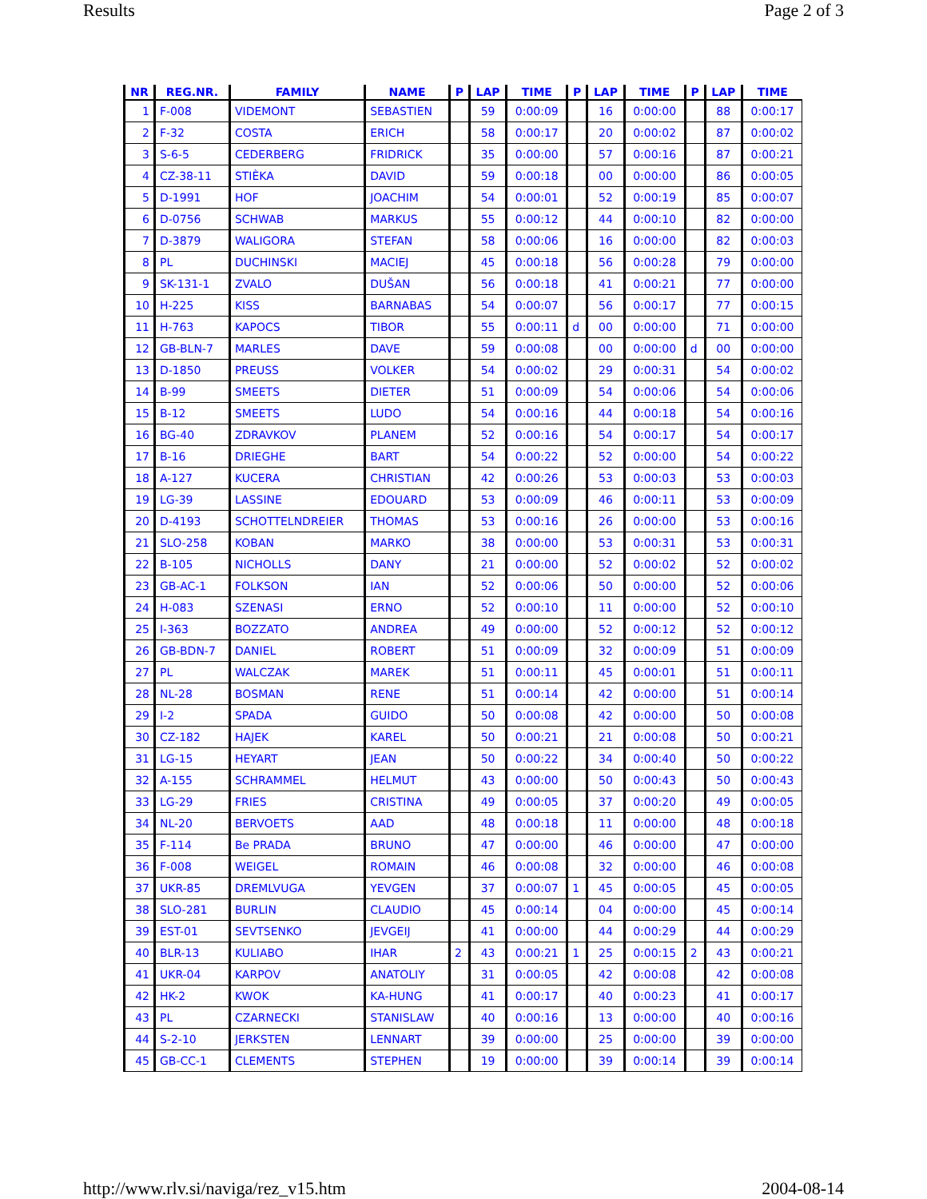Results Page 2 of 3
| NR | REG.NR. | FAMILY | NAME | P | LAP | TIME | P | LAP | TIME | P | LAP | TIME |
| --- | --- | --- | --- | --- | --- | --- | --- | --- | --- | --- | --- | --- |
| 1 | F-008 | VIDEMONT | SEBASTIEN | | 59 | 0:00:09 | | 16 | 0:00:00 | | 88 | 0:00:17 |
| 2 | F-32 | COSTA | ERICH | | 58 | 0:00:17 | | 20 | 0:00:02 | | 87 | 0:00:02 |
| 3 | S-6-5 | CEDERBERG | FRIDRICK | | 35 | 0:00:00 | | 57 | 0:00:16 | | 87 | 0:00:21 |
| 4 | CZ-38-11 | STIÈKA | DAVID | | 59 | 0:00:18 | | 00 | 0:00:00 | | 86 | 0:00:05 |
| 5 | D-1991 | HOF | JOACHIM | | 54 | 0:00:01 | | 52 | 0:00:19 | | 85 | 0:00:07 |
| 6 | D-0756 | SCHWAB | MARKUS | | 55 | 0:00:12 | | 44 | 0:00:10 | | 82 | 0:00:00 |
| 7 | D-3879 | WALIGORA | STEFAN | | 58 | 0:00:06 | | 16 | 0:00:00 | | 82 | 0:00:03 |
| 8 | PL | DUCHINSKI | MACIEJ | | 45 | 0:00:18 | | 56 | 0:00:28 | | 79 | 0:00:00 |
| 9 | SK-131-1 | ZVALO | DUŠAN | | 56 | 0:00:18 | | 41 | 0:00:21 | | 77 | 0:00:00 |
| 10 | H-225 | KISS | BARNABAS | | 54 | 0:00:07 | | 56 | 0:00:17 | | 77 | 0:00:15 |
| 11 | H-763 | KAPOCS | TIBOR | | 55 | 0:00:11 | d | 00 | 0:00:00 | | 71 | 0:00:00 |
| 12 | GB-BLN-7 | MARLES | DAVE | | 59 | 0:00:08 | | 00 | 0:00:00 | d | 00 | 0:00:00 |
| 13 | D-1850 | PREUSS | VOLKER | | 54 | 0:00:02 | | 29 | 0:00:31 | | 54 | 0:00:02 |
| 14 | B-99 | SMEETS | DIETER | | 51 | 0:00:09 | | 54 | 0:00:06 | | 54 | 0:00:06 |
| 15 | B-12 | SMEETS | LUDO | | 54 | 0:00:16 | | 44 | 0:00:18 | | 54 | 0:00:16 |
| 16 | BG-40 | ZDRAVKOV | PLANEM | | 52 | 0:00:16 | | 54 | 0:00:17 | | 54 | 0:00:17 |
| 17 | B-16 | DRIEGHE | BART | | 54 | 0:00:22 | | 52 | 0:00:00 | | 54 | 0:00:22 |
| 18 | A-127 | KUCERA | CHRISTIAN | | 42 | 0:00:26 | | 53 | 0:00:03 | | 53 | 0:00:03 |
| 19 | LG-39 | LASSINE | EDOUARD | | 53 | 0:00:09 | | 46 | 0:00:11 | | 53 | 0:00:09 |
| 20 | D-4193 | SCHOTTELNDREIER | THOMAS | | 53 | 0:00:16 | | 26 | 0:00:00 | | 53 | 0:00:16 |
| 21 | SLO-258 | KOBAN | MARKO | | 38 | 0:00:00 | | 53 | 0:00:31 | | 53 | 0:00:31 |
| 22 | B-105 | NICHOLLS | DANY | | 21 | 0:00:00 | | 52 | 0:00:02 | | 52 | 0:00:02 |
| 23 | GB-AC-1 | FOLKSON | IAN | | 52 | 0:00:06 | | 50 | 0:00:00 | | 52 | 0:00:06 |
| 24 | H-083 | SZENASI | ERNO | | 52 | 0:00:10 | | 11 | 0:00:00 | | 52 | 0:00:10 |
| 25 | I-363 | BOZZATO | ANDREA | | 49 | 0:00:00 | | 52 | 0:00:12 | | 52 | 0:00:12 |
| 26 | GB-BDN-7 | DANIEL | ROBERT | | 51 | 0:00:09 | | 32 | 0:00:09 | | 51 | 0:00:09 |
| 27 | PL | WALCZAK | MAREK | | 51 | 0:00:11 | | 45 | 0:00:01 | | 51 | 0:00:11 |
| 28 | NL-28 | BOSMAN | RENE | | 51 | 0:00:14 | | 42 | 0:00:00 | | 51 | 0:00:14 |
| 29 | I-2 | SPADA | GUIDO | | 50 | 0:00:08 | | 42 | 0:00:00 | | 50 | 0:00:08 |
| 30 | CZ-182 | HAJEK | KAREL | | 50 | 0:00:21 | | 21 | 0:00:08 | | 50 | 0:00:21 |
| 31 | LG-15 | HEYART | JEAN | | 50 | 0:00:22 | | 34 | 0:00:40 | | 50 | 0:00:22 |
| 32 | A-155 | SCHRAMMEL | HELMUT | | 43 | 0:00:00 | | 50 | 0:00:43 | | 50 | 0:00:43 |
| 33 | LG-29 | FRIES | CRISTINA | | 49 | 0:00:05 | | 37 | 0:00:20 | | 49 | 0:00:05 |
| 34 | NL-20 | BERVOETS | AAD | | 48 | 0:00:18 | | 11 | 0:00:00 | | 48 | 0:00:18 |
| 35 | F-114 | Be PRADA | BRUNO | | 47 | 0:00:00 | | 46 | 0:00:00 | | 47 | 0:00:00 |
| 36 | F-008 | WEIGEL | ROMAIN | | 46 | 0:00:08 | | 32 | 0:00:00 | | 46 | 0:00:08 |
| 37 | UKR-85 | DREMLVUGA | YEVGEN | | 37 | 0:00:07 | 1 | 45 | 0:00:05 | | 45 | 0:00:05 |
| 38 | SLO-281 | BURLIN | CLAUDIO | | 45 | 0:00:14 | | 04 | 0:00:00 | | 45 | 0:00:14 |
| 39 | EST-01 | SEVTSENKO | JEVGEIJ | | 41 | 0:00:00 | | 44 | 0:00:29 | | 44 | 0:00:29 |
| 40 | BLR-13 | KULIABO | IHAR | 2 | 43 | 0:00:21 | 1 | 25 | 0:00:15 | 2 | 43 | 0:00:21 |
| 41 | UKR-04 | KARPOV | ANATOLIY | | 31 | 0:00:05 | | 42 | 0:00:08 | | 42 | 0:00:08 |
| 42 | HK-2 | KWOK | KA-HUNG | | 41 | 0:00:17 | | 40 | 0:00:23 | | 41 | 0:00:17 |
| 43 | PL | CZARNECKI | STANISLAW | | 40 | 0:00:16 | | 13 | 0:00:00 | | 40 | 0:00:16 |
| 44 | S-2-10 | JERKSTEN | LENNART | | 39 | 0:00:00 | | 25 | 0:00:00 | | 39 | 0:00:00 |
| 45 | GB-CC-1 | CLEMENTS | STEPHEN | | 19 | 0:00:00 | | 39 | 0:00:14 | | 39 | 0:00:14 |
http://www.rlv.si/naviga/rez_v15.htm 2004-08-14